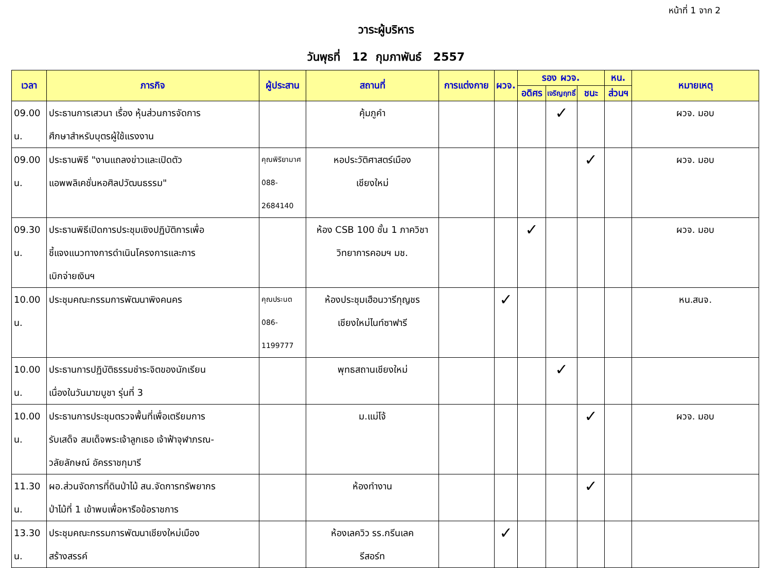หน้าที่ 1 จาก 2
วาระผู้บริหาร
วันพุธที่ 12 กุมภาพันธ์ 2557
| เวลา | ภารกิจ | ผู้ประสาน | สถานที่ | การแต่งกาย | ผวจ. | รอง ผวจ. | | | หน. | หมายเหตุ |
| --- | --- | --- | --- | --- | --- | --- | --- | --- | --- | --- |
| | | | | | | อดิศร | เจริญฤทธิ์ | ชนะ | ส่วนฯ | |
| 09.00 น. | ประธานการเสวนา เรื่อง หุ้นส่วนการจัดการ ศึกษาสำหรับบุตรผู้ใช้แรงงาน | | คุ้มภูคำ | | | | ✓ | | | ผวจ. มอบ |
| 09.00 น. | ประธานพิธี "งานแถลงข่าวและเปิดตัว แอพพลิเคชั่นหอศิลปวัฒนธรรม" | คุณพิริยามาศ 088-2684140 | หอประวัติศาสตร์เมือง เชียงใหม่ | | | | | ✓ | | ผวจ. มอบ |
| 09.30 น. | ประธานพิธีเปิดการประชุมเชิงปฏิบัติการเพื่อ ชี้แจงแนวทางการดำเนินโครงการและการ เบิกจ่ายเงินฯ | | ห้อง CSB 100 ชั้น 1 ภาควิชา วิทยาการคอมฯ มช. | | | ✓ | | | | ผวจ. มอบ |
| 10.00 น. | ประชุมคณะกรรมการพัฒนาพิงคนคร | คุณประนต 086-1199777 | ห้องประชุมเฮือนวารีกุญชร เชียงใหม่ไนท์ซาฟารี | | ✓ | | | | | หน.สนจ. |
| 10.00 น. | ประธานการปฏิบัติธรรมชำระจิตของนักเรียน เนื่องในวันมาฆบูชา รุ่นที่ 3 | | พุทธสถานเชียงใหม่ | | | | ✓ | | | |
| 10.00 น. | ประธานการประชุมตรวจพื้นที่เพื่อเตรียมการ รับเสด็จ สมเด็จพระเจ้าลูกเธอ เจ้าฟ้าจุฬาภรณ- วลัยลักษณ์ อัครราชกุมารี | | ม.แม่โจ้ | | | | | ✓ | | ผวจ. มอบ |
| 11.30 น. | ผอ.ส่วนจัดการที่ดินป่าไม้ สน.จัดการทรัพยากร ป่าไม้ที่ 1 เข้าพบเพื่อหารือข้อราชการ | | ห้องทำงาน | | | | | ✓ | | |
| 13.30 น. | ประชุมคณะกรรมการพัฒนาเชียงใหม่เมือง สร้างสรรค์ | | ห้องเลควิว รร.กรีนเลค รีสอร์ท | | ✓ | | | | | |